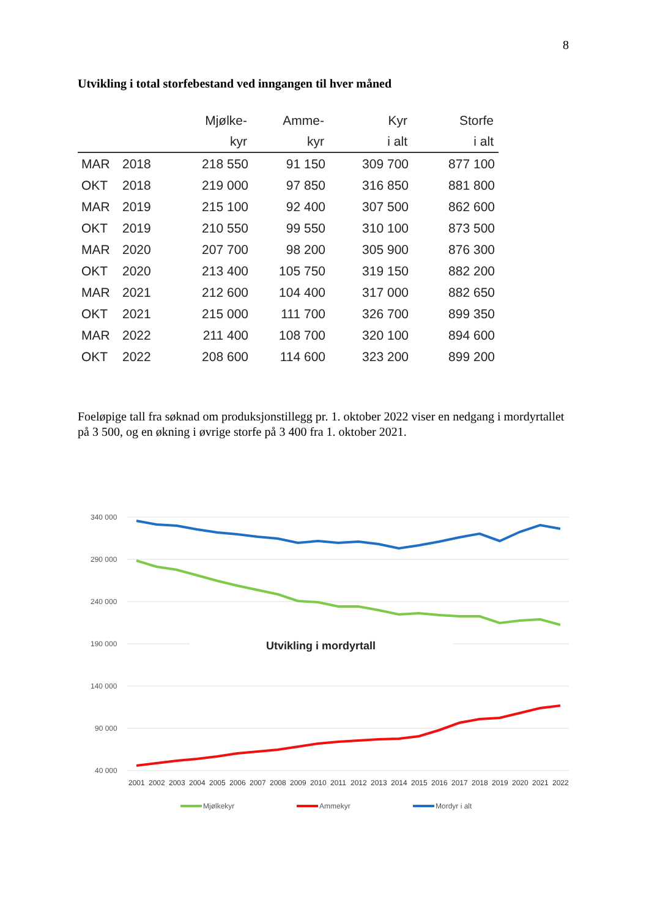8
Utvikling i total storfebestand ved inngangen til hver måned
| | | Mjølke- | Amme- | Kyr | Storfe |
| --- | --- | --- | --- | --- | --- |
| | | kyr | kyr | i alt | i alt |
| MAR | 2018 | 218 550 | 91 150 | 309 700 | 877 100 |
| OKT | 2018 | 219 000 | 97 850 | 316 850 | 881 800 |
| MAR | 2019 | 215 100 | 92 400 | 307 500 | 862 600 |
| OKT | 2019 | 210 550 | 99 550 | 310 100 | 873 500 |
| MAR | 2020 | 207 700 | 98 200 | 305 900 | 876 300 |
| OKT | 2020 | 213 400 | 105 750 | 319 150 | 882 200 |
| MAR | 2021 | 212 600 | 104 400 | 317 000 | 882 650 |
| OKT | 2021 | 215 000 | 111 700 | 326 700 | 899 350 |
| MAR | 2022 | 211 400 | 108 700 | 320 100 | 894 600 |
| OKT | 2022 | 208 600 | 114 600 | 323 200 | 899 200 |
Foeløpige tall fra søknad om produksjonstillegg pr. 1. oktober 2022 viser en nedgang i mordyrtallet på 3 500, og en økning i øvrige storfe på 3 400 fra 1. oktober 2021.
340 000
290 000
240 000
190 000
140 000
90 000
40 000
Utvikling i mordyrtall
2001 2002 2003 2004 2005 2006 2007 2008 2009 2010 2011 2012 2013 2014 2015 2016 2017 2018 2019 2020 2021 2022
Mjølkekyr
Ammekyr
Mordyr i alt